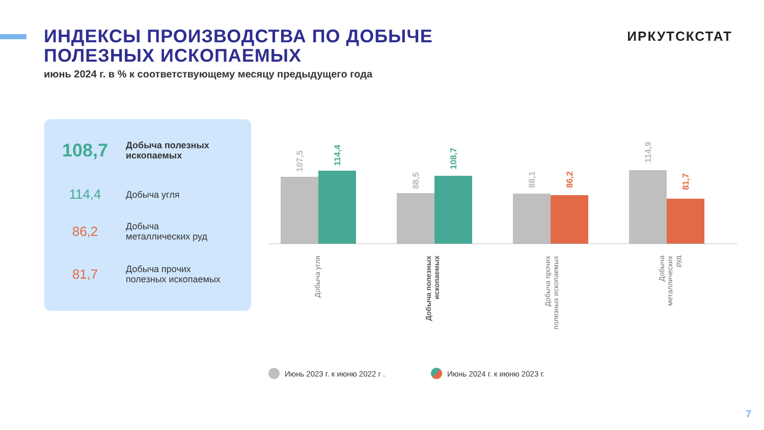ИНДЕКСЫ ПРОИЗВОДСТВА ПО ДОБЫЧЕ
ПОЛЕЗНЫХ ИСКОПАЕМЫХ
июнь 2024 г. в % к соответствующему месяцу предыдущего года
ИРКУТСКСТАТ
108,7
Добыча полезных
ископаемых
114,4
Добыча угля
86,2
Добыча
металлических руд
81,7
Добыча прочих
полезных ископаемых
107,5
114,4
88,5
108,7
88,1
86,2
114,9
81,7
Добыча угля
Добыча полезных
ископаемых
Добыча прочих
полезных ископаемых
Добыча
металлических
руд
Июнь 2023 г. к июню 2022 г . Июнь 2024 г. к июню 2023 г.
7